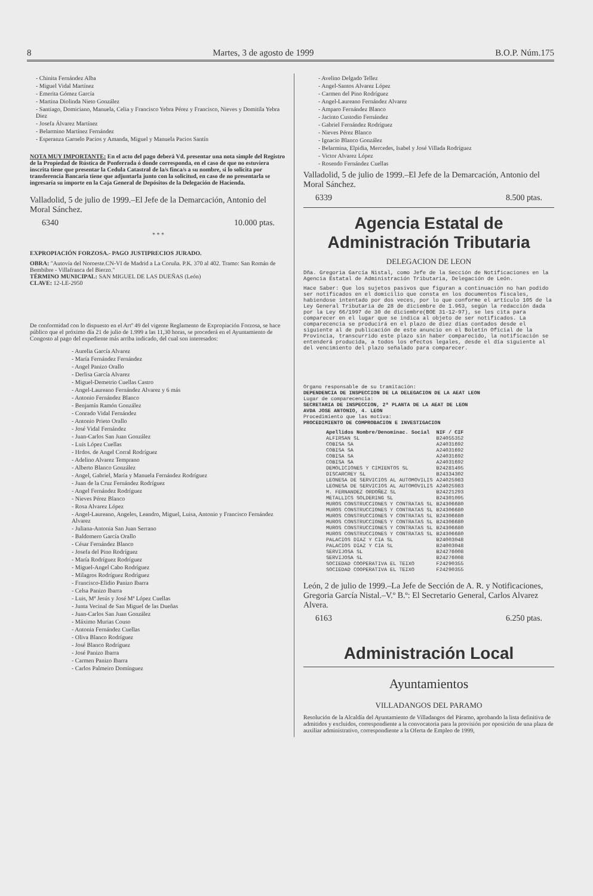8 Martes, 3 de agosto de 1999 B.O.P. Núm.175
- Chinita Fernández Alba
- Miguel Vidal Martínez
- Emerita Gómez García
- Martina Diolinda Nieto González
- Santiago, Domiciano, Manuela, Celia y Francisco Yebra Pérez y Francisco, Nieves y Domitila Yebra Diez
- Josefa Álvarez Martínez
- Belarmino Martínez Fernández
- Esperanza Garnelo Pacios y Amanda, Miguel y Manuela Pacios Santín
NOTA MUY IMPORTANTE: En el acto del pago deberá Vd. presentar una nota simple del Registro de la Propiedad de Rústica de Ponferrada ó donde corresponda, en el caso de que no estuviera inscrita tiene que presentar la Cedula Catastral de la/s finca/s a su nombre, si lo solicita por transferencia Bancaria tiene que adjuntarla junto con la solicitud, en caso de no presentarla se ingresaría su importe en la Caja General de Depósitos de la Delegación de Hacienda.
Valladolid, 5 de julio de 1999.–El Jefe de la Demarcación, Antonio del Moral Sánchez.
6340 10.000 ptas.
* * *
EXPROPIACIÓN FORZOSA.- PAGO JUSTIPRECIOS JURADO.
OBRA: "Autovía del Noroeste.CN-VI de Madrid a La Coruña. P.K. 370 al 402. Tramo: San Román de Bembibre - Villafranca del Bierzo."
TÉRMINO MUNICIPAL: SAN MIGUEL DE LAS DUEÑAS (León)
CLAVE: 12-LE-2950
De conformidad con lo dispuesto en el Artº 49 del vigente Reglamento de Expropiación Forzosa, se hace público que el próximo día 21 de julio de 1.999 a las 11,30 horas, se procederá en el Ayuntamiento de Congosto al pago del expediente más arriba indicado, del cual son interesados:
- Aurelia García Alvarez
- María Fernández Fernández
- Angel Panizo Orallo
- Derlisa García Alvarez
- Miguel-Demetrio Cuellas Castro
- Angel-Laureano Fernández Alvarez y 6 más
- Antonio Fernández Blanco
- Benjamín Ramón González
- Conrado Vidal Fernández
- Antonio Prieto Orallo
- José Vidal Fernández
- Juan-Carlos San Juan González
- Luis López Cuellas
- Hrdos. de Angel Corral Rodríguez
- Adelino Alvarez Temprano
- Alberto Blanco González
- Angel, Gabriel, María y Manuela Fernández Rodríguez
- Juan de la Cruz Fernández Rodríguez
- Angel Fernández Rodríguez
- Nieves Pérez Blanco
- Rosa Alvarez López
- Angel-Laureano, Angeles, Leandro, Miguel, Luisa, Antonio y Francisco Fernández Alvarez
- Juliana-Antonia San Juan Serrano
- Baldomero García Orallo
- César Fernández Blanco
- Josefa del Pino Rodríguez
- María Rodríguez Rodríguez
- Miguel-Angel Cabo Rodríguez
- Milagros Rodríguez Rodríguez
- Francisco-Elidio Panizo Ibarra
- Celsa Panizo Ibarra
- Luis, Mª Jesús y José Mª López Cuellas
- Junta Vecinal de San Miguel de las Dueñas
- Juan-Carlos San Juan González
- Máximo Murias Couso
- Antonia Fernández Cuellas
- Oliva Blanco Rodríguez
- José Blanco Rodríguez
- José Panizo Ibarra
- Carmen Panizo Ibarra
- Carlos Palmeiro Domínguez
- Avelino Delgado Tellez
- Angel-Santos Alvarez López
- Carmen del Pino Rodríguez
- Angel-Laureano Fernández Alvarez
- Amparo Fernández Blanco
- Jacinto Custodio Fernández
- Gabriel Fernández Rodríguez
- Nieves Pérez Blanco
- Ignacio Blanco González
- Belarmina, Elpidia, Mercedes, Isabel y José Villada Rodríguez
- Victor Alvarez López
- Rosendo Fernández Cuellas
Valladolid, 5 de julio de 1999.–El Jefe de la Demarcación, Antonio del Moral Sánchez.
6339 8.500 ptas.
Agencia Estatal de Administración Tributaria
DELEGACION DE LEON
Dña. Gregoria García Nistal, como Jefe de la Sección de Notificaciones en la Agencia Estatal de Administración Tributaria, Delegación de León.
Hace Saber: Que los sujetos pasivos que figuran a continuación no han podido ser notificados en el domicilio que consta en los documentos fiscales, habiendose intentado por dos veces, por lo que conforme el artículo 105 de la Ley General Tributaria de 28 de diciembre de 1.963, según la redacción dada por la Ley 66/1997 de 30 de diciembre(BOE 31-12-97), se les cita para comparecer en el lugar que se indica al objeto de ser notificados. La comparecencia se producirá en el plazo de diez días contados desde el siguiente al de publicación de este anuncio en el Boletín Oficial de la Provincia, transcurrido este plazo sin haber comparecido, la notificación se entenderá producida, a todos los efectos legales, desde el día siguiente al del vencimiento del plazo señalado para comparecer.
Organo responsable de su tramitación:
DEPENDENCIA DE INSPECCION DE LA DELEGACION DE LA AEAT LEON
Lugar de comparecencia:
SECRETARIA DE INSPECCION, 2ª PLANTA DE LA AEAT DE LEON
AVDA JOSE ANTONIO, 4. LEON
Procedimiento que las motiva:
PROCEDIMIENTO DE COMPROBACION E INVESTIGACION
| Apellidos Nombre/Denominac. Social | NIF / CIF |
| --- | --- |
| ALFIRSAN SL | B24055352 |
| COBISA SA | A24031692 |
| COBISA SA | A24031692 |
| COBISA SA | A24031692 |
| COBISA SA | A24031692 |
| DEMOLICIONES Y CIMIENTOS SL | B24281495 |
| DISCARCREY SL | B24334302 |
| LEONESA DE SERVICIOS AL AUTOMOVILIS | A24025983 |
| LEONESA DE SERVICIOS AL AUTOMOVILIS | A24025983 |
| M. FERNANDEZ ORDOÑEZ SL | B24221293 |
| METALLICS SOLDERING SL | B24301095 |
| MUROS CONSTRUCCIONES Y CONTRATAS SL | B24306680 |
| MUROS CONSTRUCCIONES Y CONTRATAS SL | B24306680 |
| MUROS CONSTRUCCIONES Y CONTRATAS SL | B24306680 |
| MUROS CONSTRUCCIONES Y CONTRATAS SL | B24306680 |
| MUROS CONSTRUCCIONES Y CONTRATAS SL | B24306680 |
| MUROS CONSTRUCCIONES Y CONTRATAS SL | B24306680 |
| PALACIOS DIAZ Y CIA SL | B24003048 |
| PALACIOS DIAZ Y CIA SL | B24003048 |
| SERVIJOSA SL | B24276008 |
| SERVIJOSA SL | B24276008 |
| SOCIEDAD COOPERATIVA EL TEIXO | F24290355 |
| SOCIEDAD COOPERATIVA EL TEIXO | F24290355 |
León, 2 de julio de 1999.–La Jefe de Sección de A. R. y Notificaciones, Gregoria García Nistal.–V.º B.º: El Secretario General, Carlos Alvarez Alvera.
6163 6.250 ptas.
Administración Local
Ayuntamientos
VILLADANGOS DEL PARAMO
Resolución de la Alcaldía del Ayuntamiento de Villadangos del Páramo, aprobando la lista definitiva de admitidos y excluidos, correspondiente a la convocatoria para la provisión por oposición de una plaza de auxiliar administrativo, correspondiente a la Oferta de Empleo de 1999,